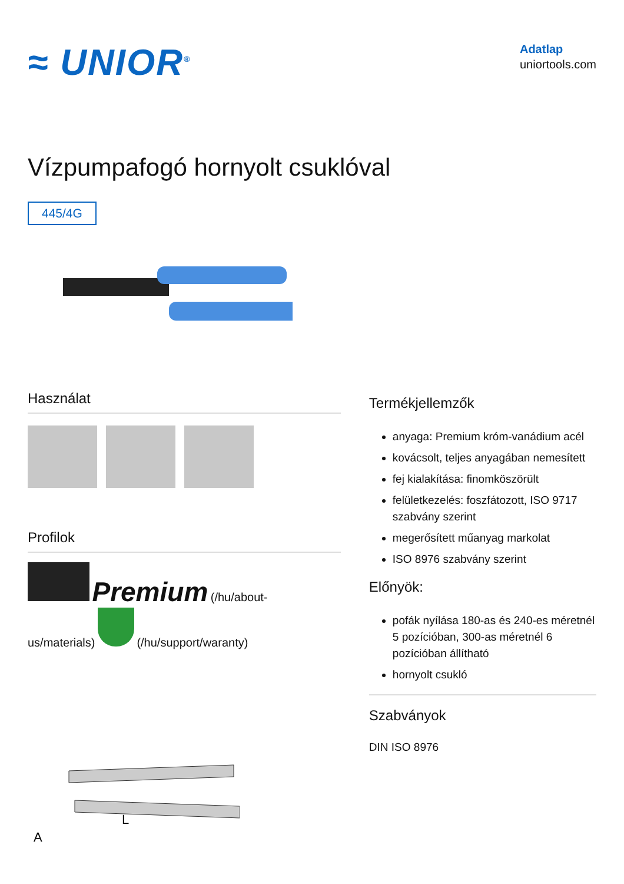≈ UNIOR<sup>®</sup>
Adatlap
uniortools.com
Vízpumpafogó hornyolt csuklóval
445/4G
Használat
Profilok
Premium (/hu/about-
us/materials) (/hu/support/waranty)
L
A
Termékjellemzők
anyaga: Premium króm-vanádium acél
kovácsolt, teljes anyagában nemesített
fej kialakítása: finomköszörült
felületkezelés: foszfátozott, ISO 9717 szabvány szerint
megerősített műanyag markolat
ISO 8976 szabvány szerint
Előnyök:
pofák nyílása 180-as és 240-es méretnél 5 pozícióban, 300-as méretnél 6 pozícióban állítható
hornyolt csukló
Szabványok
DIN ISO 8976